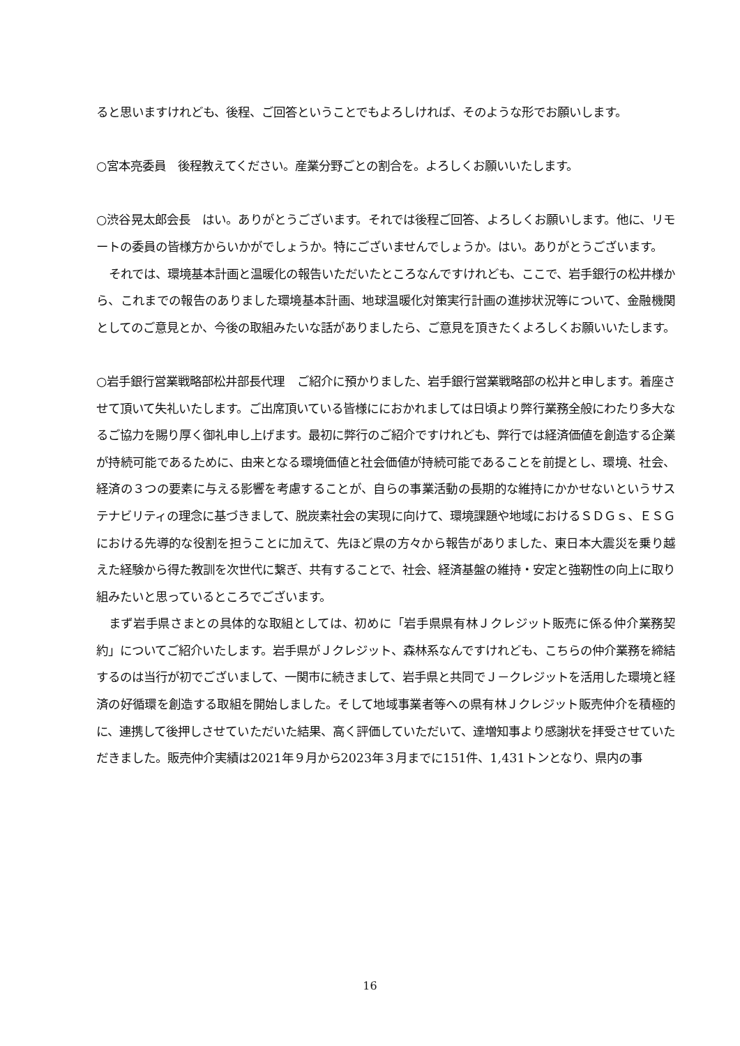ると思いますけれども、後程、ご回答ということでもよろしければ、そのような形でお願いします。
○宮本亮委員　後程教えてください。産業分野ごとの割合を。よろしくお願いいたします。
○渋谷晃太郎会長　はい。ありがとうございます。それでは後程ご回答、よろしくお願いします。他に、リモートの委員の皆様方からいかがでしょうか。特にございませんでしょうか。はい。ありがとうございます。
それでは、環境基本計画と温暖化の報告いただいたところなんですけれども、ここで、岩手銀行の松井様から、これまでの報告のありました環境基本計画、地球温暖化対策実行計画の進捗状況等について、金融機関としてのご意見とか、今後の取組みたいな話がありましたら、ご意見を頂きたくよろしくお願いいたします。
○岩手銀行営業戦略部松井部長代理　ご紹介に預かりました、岩手銀行営業戦略部の松井と申します。着座させて頂いて失礼いたします。ご出席頂いている皆様ににおかれましては日頃より弊行業務全般にわたり多大なるご協力を賜り厚く御礼申し上げます。最初に弊行のご紹介ですけれども、弊行では経済価値を創造する企業が持続可能であるために、由来となる環境価値と社会価値が持続可能であることを前提とし、環境、社会、経済の３つの要素に与える影響を考慮することが、自らの事業活動の長期的な維持にかかせないというサステナビリティの理念に基づきまして、脱炭素社会の実現に向けて、環境課題や地域におけるＳＤＧｓ、ＥＳＧにおける先導的な役割を担うことに加えて、先ほど県の方々から報告がありました、東日本大震災を乗り越えた経験から得た教訓を次世代に繋ぎ、共有することで、社会、経済基盤の維持・安定と強靭性の向上に取り組みたいと思っているところでございます。
まず岩手県さまとの具体的な取組としては、初めに「岩手県県有林Ｊクレジット販売に係る仲介業務契約」についてご紹介いたします。岩手県がＪクレジット、森林系なんですけれども、こちらの仲介業務を締結するのは当行が初でございまして、一関市に続きまして、岩手県と共同でＪ－クレジットを活用した環境と経済の好循環を創造する取組を開始しました。そして地域事業者等への県有林Ｊクレジット販売仲介を積極的に、連携して後押しさせていただいた結果、高く評価していただいて、達増知事より感謝状を拝受させていただきました。販売仲介実績は2021年９月から2023年３月までに151件、1,431トンとなり、県内の事
16